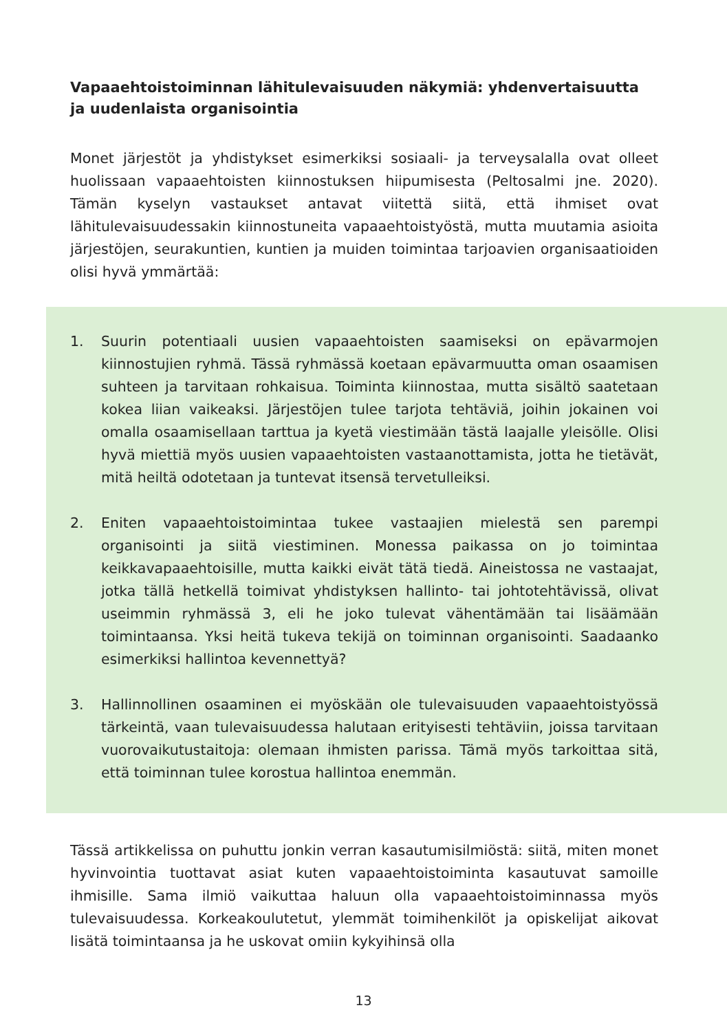Vapaaehtoistoiminnan lähitulevaisuuden näkymiä: yhdenvertaisuutta ja uudenlaista organisointia
Monet järjestöt ja yhdistykset esimerkiksi sosiaali- ja terveysalalla ovat olleet huolissaan vapaaehtoisten kiinnostuksen hiipumisesta (Peltosalmi jne. 2020). Tämän kyselyn vastaukset antavat viitettä siitä, että ihmiset ovat lähitulevaisuudessakin kiinnostuneita vapaaehtoistyöstä, mutta muutamia asioita järjestöjen, seurakuntien, kuntien ja muiden toimintaa tarjoavien organisaatioiden olisi hyvä ymmärtää:
1. Suurin potentiaali uusien vapaaehtoisten saamiseksi on epävarmojen kiinnostujien ryhmä. Tässä ryhmässä koetaan epävarmuutta oman osaamisen suhteen ja tarvitaan rohkaisua. Toiminta kiinnostaa, mutta sisältö saatetaan kokea liian vaikeaksi. Järjestöjen tulee tarjota tehtäviä, joihin jokainen voi omalla osaamisellaan tarttua ja kyetä viestimään tästä laajalle yleisölle. Olisi hyvä miettiä myös uusien vapaaehtoisten vastaanottamista, jotta he tietävät, mitä heiltä odotetaan ja tuntevat itsensä tervetulleiksi.
2. Eniten vapaaehtoistoimintaa tukee vastaajien mielestä sen parempi organisointi ja siitä viestiminen. Monessa paikassa on jo toimintaa keikkavapaaehtoisille, mutta kaikki eivät tätä tiedä. Aineistossa ne vastaajat, jotka tällä hetkellä toimivat yhdistyksen hallinto- tai johtotehtävissä, olivat useimmin ryhmässä 3, eli he joko tulevat vähentämään tai lisäämään toimintaansa. Yksi heitä tukeva tekijä on toiminnan organisointi. Saadaanko esimerkiksi hallintoa kevennettyä?
3. Hallinnollinen osaaminen ei myöskään ole tulevaisuuden vapaaehtoistyössä tärkeintä, vaan tulevaisuudessa halutaan erityisesti tehtäviin, joissa tarvitaan vuorovaikutustaitoja: olemaan ihmisten parissa. Tämä myös tarkoittaa sitä, että toiminnan tulee korostua hallintoa enemmän.
Tässä artikkelissa on puhuttu jonkin verran kasautumisilmiöstä: siitä, miten monet hyvinvointia tuottavat asiat kuten vapaaehtoistoiminta kasautuvat samoille ihmisille. Sama ilmiö vaikuttaa haluun olla vapaaehtoistoiminnassa myös tulevaisuudessa. Korkeakoulutetut, ylemmät toimihenkilöt ja opiskelijat aikovat lisätä toimintaansa ja he uskovat omiin kykyihinsä olla
13